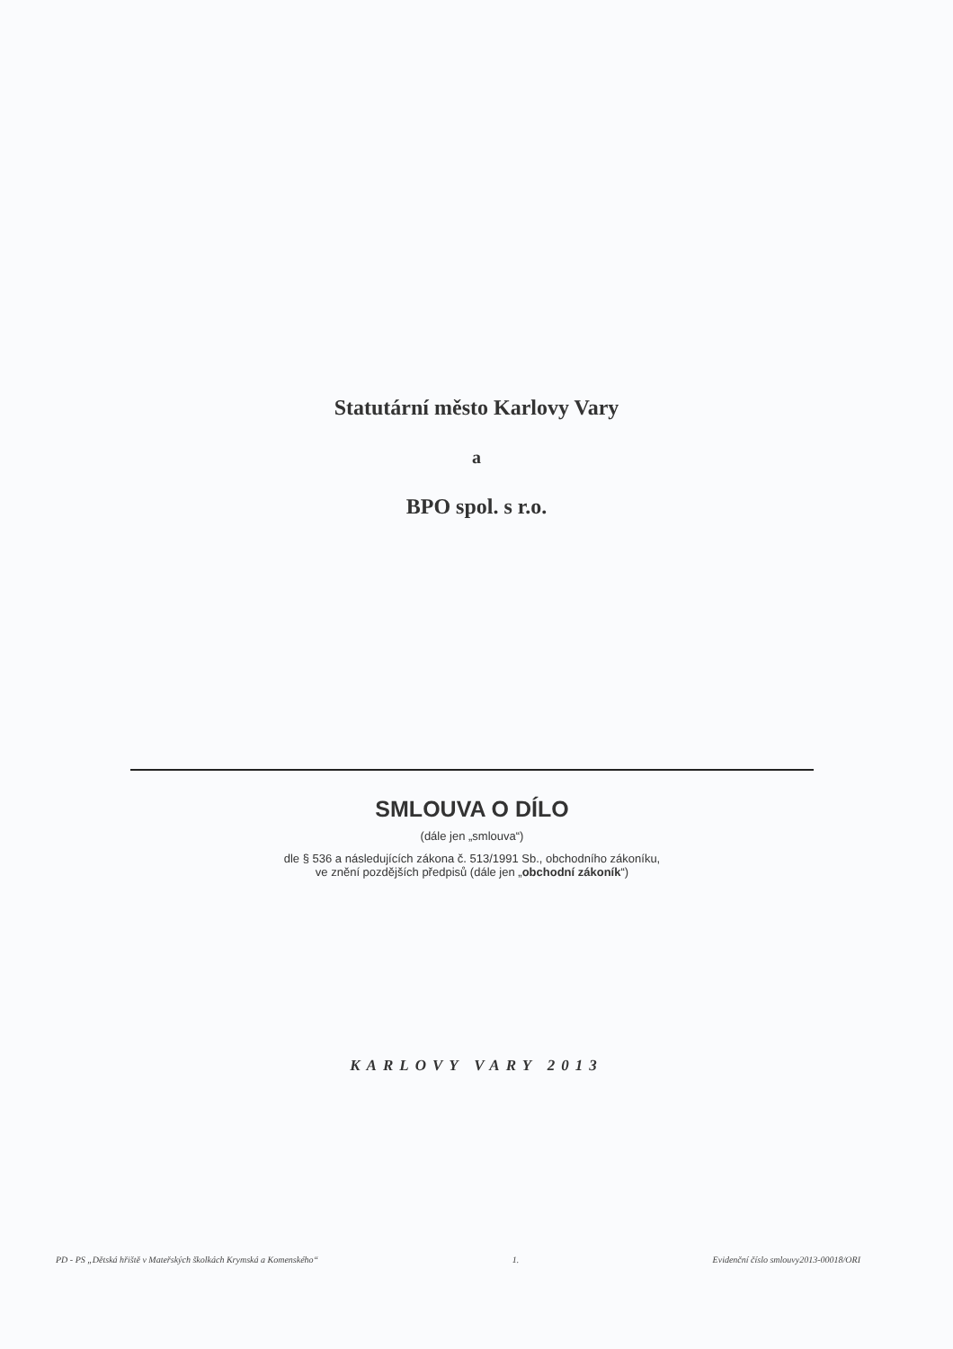Statutární město Karlovy Vary
a
BPO spol. s r.o.
SMLOUVA O DÍLO
(dále jen „smlouva“)
dle § 536 a následujících zákona č. 513/1991 Sb., obchodního zákoníku,
ve znění pozdějších předpisů (dále jen „obchodní zákoník“)
KARLOVY VARY 2013
PD - PS „Dětská hřiště v Mateřských školkách Krymská a Komenského“ 1. Evidenční číslo smlouvy2013-00018/ORI